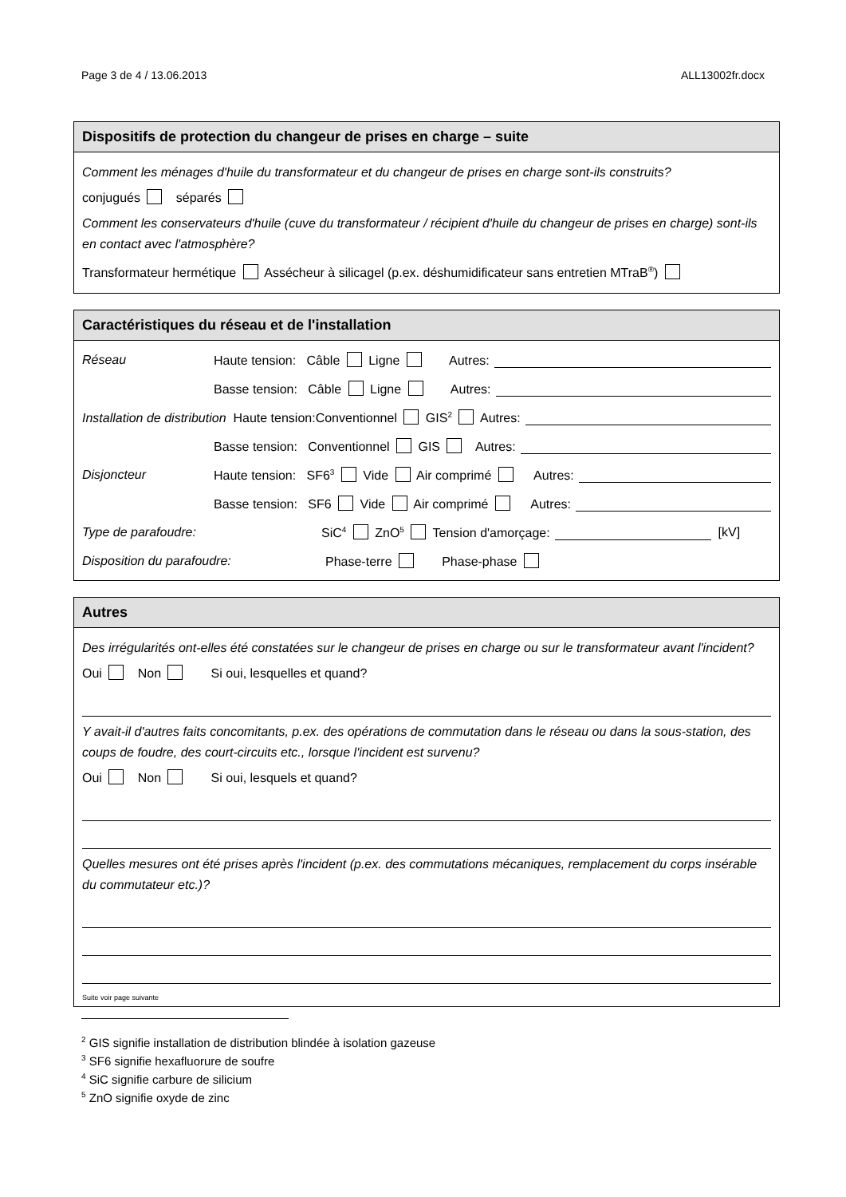Page 3 de 4 / 13.06.2013 ALL13002fr.docx
Dispositifs de protection du changeur de prises en charge – suite
Comment les ménages d'huile du transformateur et du changeur de prises en charge sont-ils construits?
conjugués séparés
Comment les conservateurs d'huile (cuve du transformateur / récipient d'huile du changeur de prises en charge) sont-ils en contact avec l'atmosphère?
Transformateur hermétique Assécheur à silicagel (p.ex. déshumidificateur sans entretien MTraB<sup>®</sup>)
Caractéristiques du réseau et de l'installation
Réseau Haute tension: Câble Ligne Autres:
Basse tension: Câble Ligne Autres:
Installation de distribution Haute tension:Conventionnel GIS<sup>2</sup> Autres:
Basse tension: Conventionnel GIS Autres:
Disjoncteur Haute tension: SF6<sup>3</sup> Vide Air comprimé Autres:
Basse tension: SF6 Vide Air comprimé Autres:
Type de parafoudre: SiC<sup>4</sup> ZnO<sup>5</sup> Tension d'amorçage: [kV]
Disposition du parafoudre: Phase-terre Phase-phase
Autres
Des irrégularités ont-elles été constatées sur le changeur de prises en charge ou sur le transformateur avant l'incident?
Oui Non Si oui, lesquelles et quand?
Y avait-il d'autres faits concomitants, p.ex. des opérations de commutation dans le réseau ou dans la sous-station, des coups de foudre, des court-circuits etc., lorsque l'incident est survenu?
Oui Non Si oui, lesquels et quand?
Quelles mesures ont été prises après l'incident (p.ex. des commutations mécaniques, remplacement du corps insérable du commutateur etc.)?
Suite voir page suivante
<sup>2</sup> GIS signifie installation de distribution blindée à isolation gazeuse
<sup>3</sup> SF6 signifie hexafluorure de soufre
<sup>4</sup> SiC signifie carbure de silicium
<sup>5</sup> ZnO signifie oxyde de zinc